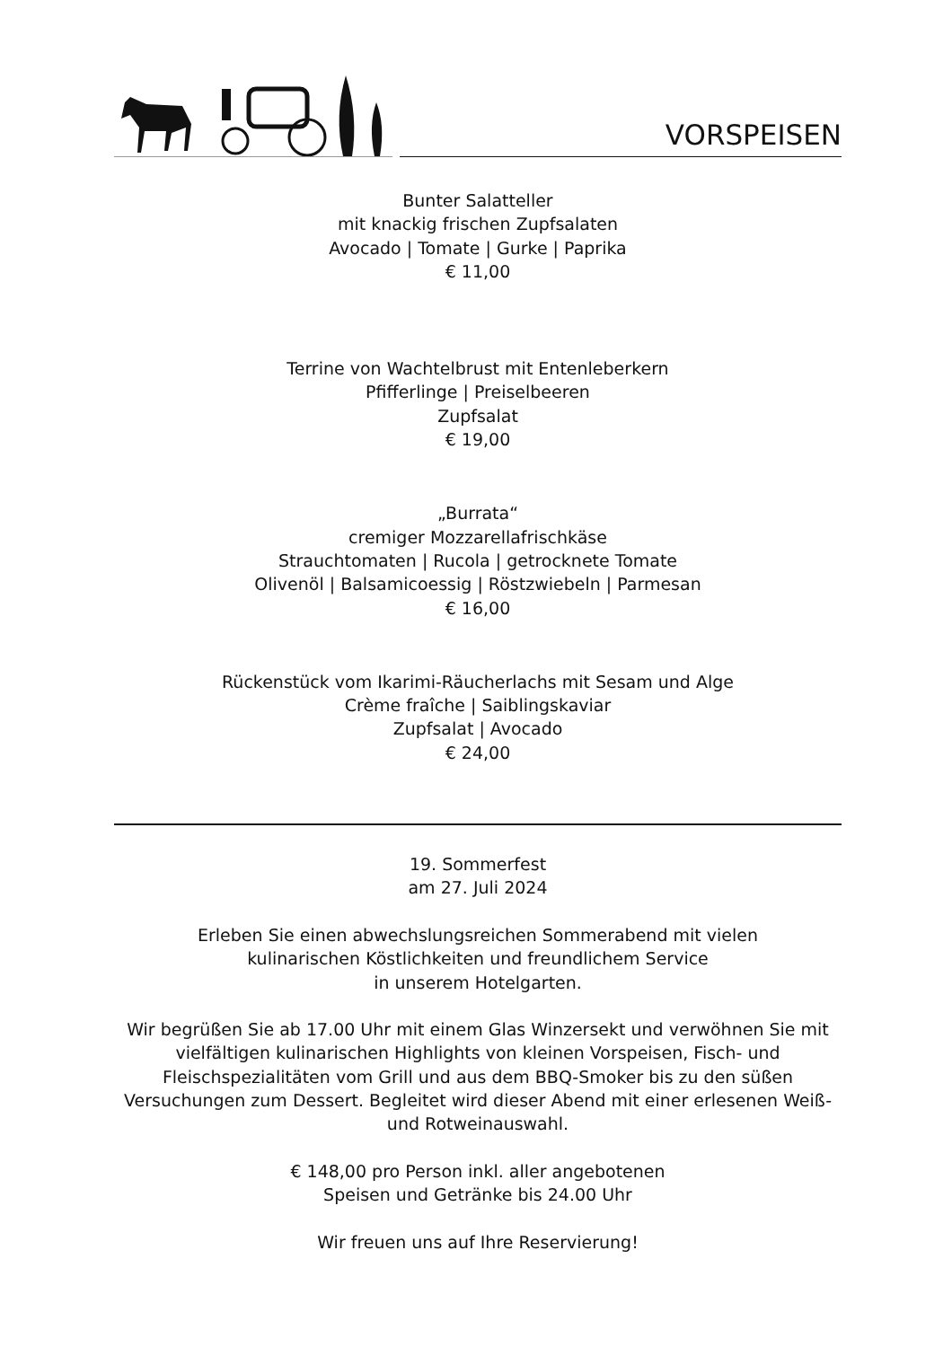VORSPEISEN
Bunter Salatteller
mit knackig frischen Zupfsalaten
Avocado | Tomate | Gurke | Paprika
€ 11,00
Terrine von Wachtelbrust mit Entenleberkern
Pfifferlinge | Preiselbeeren
Zupfsalat
€ 19,00
„Burrata“
cremiger Mozzarellafrischkäse
Strauchtomaten | Rucola | getrocknete Tomate
Olivenöl | Balsamicoessig | Röstzwiebeln | Parmesan
€ 16,00
Rückenstück vom Ikarimi-Räucherlachs mit Sesam und Alge
Crème fraîche | Saiblingskaviar
Zupfsalat | Avocado
€ 24,00
19. Sommerfest
am 27. Juli 2024
Erleben Sie einen abwechslungsreichen Sommerabend mit vielen
kulinarischen Köstlichkeiten und freundlichem Service
in unserem Hotelgarten.
Wir begrüßen Sie ab 17.00 Uhr mit einem Glas Winzersekt und verwöhnen Sie mit vielfältigen kulinarischen Highlights von kleinen Vorspeisen, Fisch- und Fleischspezialitäten vom Grill und aus dem BBQ-Smoker bis zu den süßen Versuchungen zum Dessert. Begleitet wird dieser Abend mit einer erlesenen Weiß- und Rotweinauswahl.
€ 148,00 pro Person inkl. aller angebotenen
Speisen und Getränke bis 24.00 Uhr
Wir freuen uns auf Ihre Reservierung!